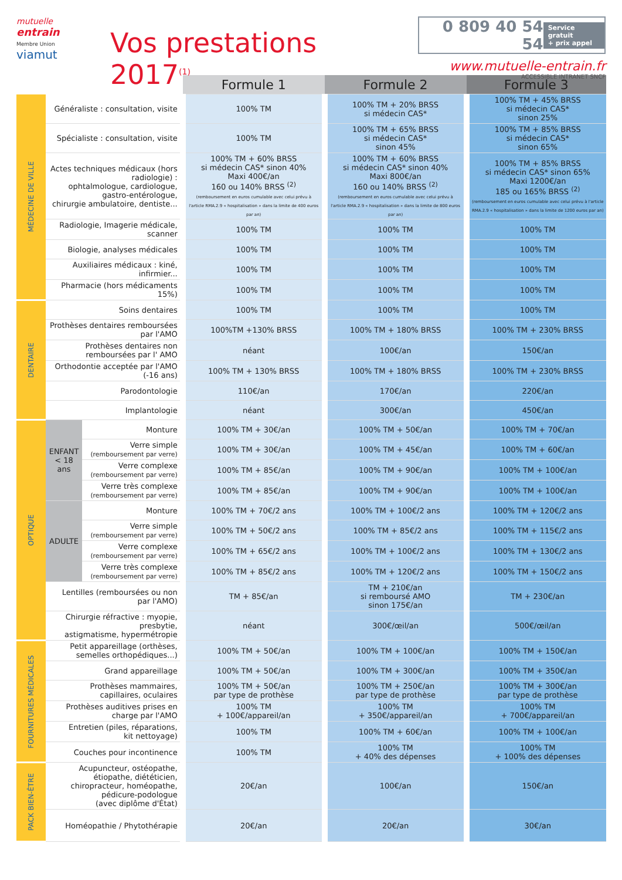mutuelle
entrain
Membre Union
viamut
Vos prestations 2017<sup>(1)</sup>
0 809 40 54 54 Service gratuit
+ prix appel
www.mutuelle-entrain.fr
ACCESSIBLE INTRANET SNCF
| | | | Formule 1 | Formule 2 | Formule 3 |
| --- | --- | --- | --- | --- | --- |
| MÉDECINE DE VILLE | Généraliste : consultation, visite | | 100% TM | 100% TM + 20% BRSS si médecin CAS* | 100% TM + 45% BRSS si médecin CAS* sinon 25% |
| | Spécialiste : consultation, visite | | 100% TM | 100% TM + 65% BRSS si médecin CAS* sinon 45% | 100% TM + 85% BRSS si médecin CAS* sinon 65% |
| | Actes techniques médicaux (hors radiologie) : ophtalmologue, cardiologue, gastro-entérologue, chirurgie ambulatoire, dentiste... | | 100% TM + 60% BRSS si médecin CAS* sinon 40% Maxi 400€/an 160 ou 140% BRSS <sup>(2)</sup> (remboursement en euros cumulable avec celui prévu à l'article RMA.2.9 « hospitalisation » dans la limite de 400 euros par an) | 100% TM + 60% BRSS si médecin CAS* sinon 40% Maxi 800€/an 160 ou 140% BRSS <sup>(2)</sup> (remboursement en euros cumulable avec celui prévu à l'article RMA.2.9 « hospitalisation » dans la limite de 800 euros par an) | 100% TM + 85% BRSS si médecin CAS* sinon 65% Maxi 1200€/an 185 ou 165% BRSS <sup>(2)</sup> (remboursement en euros cumulable avec celui prévu à l'article RMA.2.9 « hospitalisation » dans la limite de 1200 euros par an) |
| | Radiologie, Imagerie médicale, scanner | | 100% TM | 100% TM | 100% TM |
| | Biologie, analyses médicales | | 100% TM | 100% TM | 100% TM |
| | Auxiliaires médicaux : kiné, infirmier... | | 100% TM | 100% TM | 100% TM |
| | Pharmacie (hors médicaments 15%) | | 100% TM | 100% TM | 100% TM |
| DENTAIRE | Soins dentaires | | 100% TM | 100% TM | 100% TM |
| | Prothèses dentaires remboursées par l'AMO | | 100%TM +130% BRSS | 100% TM + 180% BRSS | 100% TM + 230% BRSS |
| | Prothèses dentaires non remboursées par l' AMO | | néant | 100€/an | 150€/an |
| | Orthodontie acceptée par l'AMO (-16 ans) | | 100% TM + 130% BRSS | 100% TM + 180% BRSS | 100% TM + 230% BRSS |
| | Parodontologie | | 110€/an | 170€/an | 220€/an |
| | Implantologie | | néant | 300€/an | 450€/an |
| OPTIQUE | ENFANT < 18 ans | Monture | 100% TM + 30€/an | 100% TM + 50€/an | 100% TM + 70€/an |
| | | Verre simple (remboursement par verre) | 100% TM + 30€/an | 100% TM + 45€/an | 100% TM + 60€/an |
| | | Verre complexe (remboursement par verre) | 100% TM + 85€/an | 100% TM + 90€/an | 100% TM + 100€/an |
| | | Verre très complexe (remboursement par verre) | 100% TM + 85€/an | 100% TM + 90€/an | 100% TM + 100€/an |
| | ADULTE | Monture | 100% TM + 70€/2 ans | 100% TM + 100€/2 ans | 100% TM + 120€/2 ans |
| | | Verre simple (remboursement par verre) | 100% TM + 50€/2 ans | 100% TM + 85€/2 ans | 100% TM + 115€/2 ans |
| | | Verre complexe (remboursement par verre) | 100% TM + 65€/2 ans | 100% TM + 100€/2 ans | 100% TM + 130€/2 ans |
| | | Verre très complexe (remboursement par verre) | 100% TM + 85€/2 ans | 100% TM + 120€/2 ans | 100% TM + 150€/2 ans |
| | Lentilles (remboursées ou non par l'AMO) | | TM + 85€/an | TM + 210€/an si remboursé AMO sinon 175€/an | TM + 230€/an |
| | Chirurgie réfractive : myopie, presbytie, astigmatisme, hypermétropie | | néant | 300€/œil/an | 500€/œil/an |
| FOURNITURES MÉDICALES | Petit appareillage (orthèses, semelles orthopédiques...) | | 100% TM + 50€/an | 100% TM + 100€/an | 100% TM + 150€/an |
| | Grand appareillage | | 100% TM + 50€/an | 100% TM + 300€/an | 100% TM + 350€/an |
| | Prothèses mammaires, capillaires, oculaires | | 100% TM + 50€/an par type de prothèse | 100% TM + 250€/an par type de prothèse | 100% TM + 300€/an par type de prothèse |
| | Prothèses auditives prises en charge par l'AMO | | 100% TM + 100€/appareil/an | 100% TM + 350€/appareil/an | 100% TM + 700€/appareil/an |
| | Entretien (piles, réparations, kit nettoyage) | | 100% TM | 100% TM + 60€/an | 100% TM + 100€/an |
| | Couches pour incontinence | | 100% TM | 100% TM + 40% des dépenses | 100% TM + 100% des dépenses |
| PACK BIEN-ÊTRE | Acupuncteur, ostéopathe, étiopathe, diététicien, chiropracteur, homéopathe, pédicure-podologue (avec diplôme d'État) | | 20€/an | 100€/an | 150€/an |
| | Homéopathie / Phytothérapie | | 20€/an | 20€/an | 30€/an |